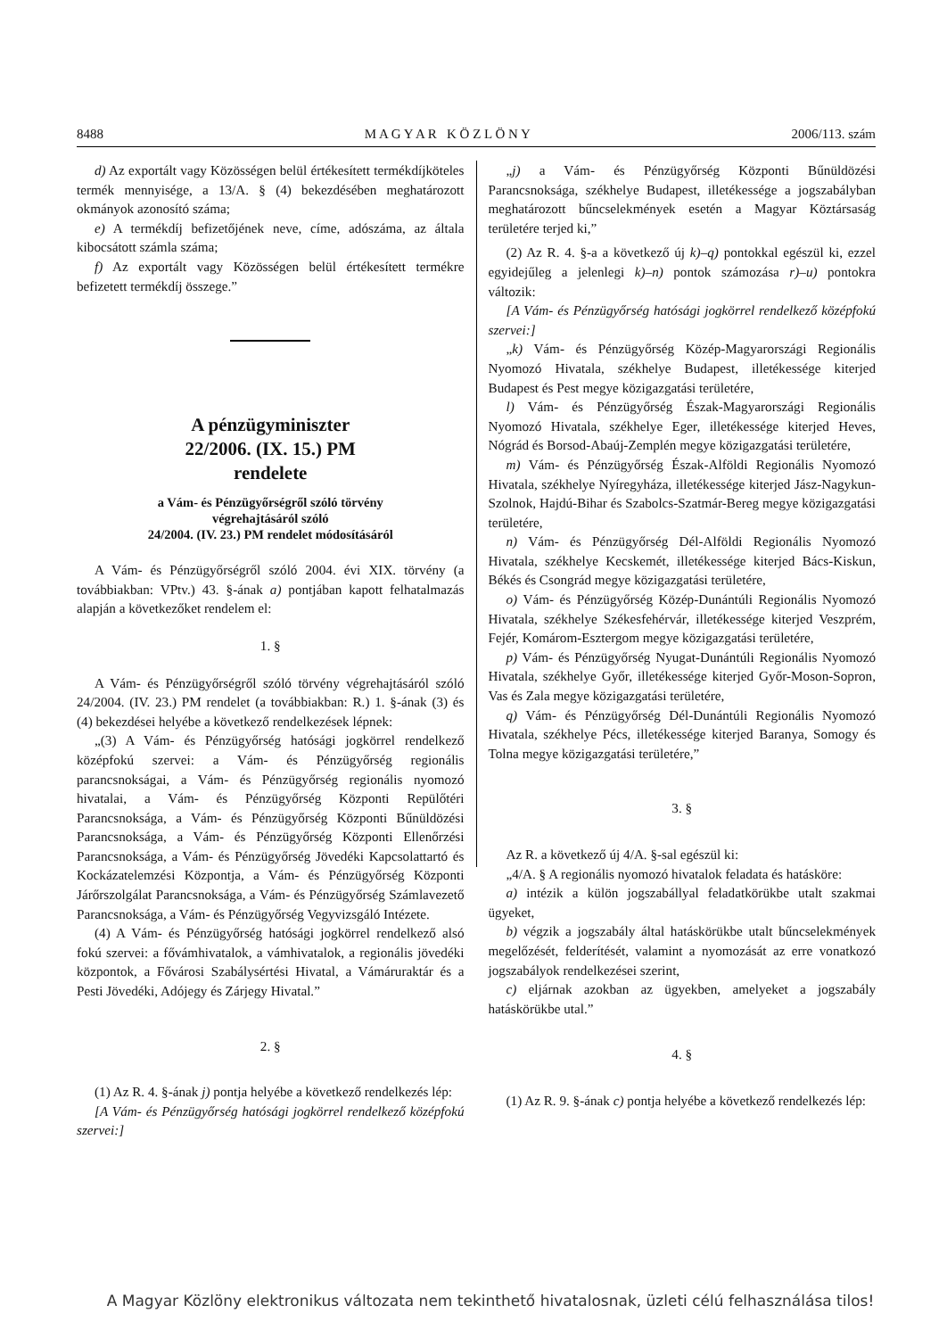8488 M A G Y A R K Ö Z L Ö N Y 2006/113. szám
d) Az exportált vagy Közösségen belül értékesített termékdíjköteles termék mennyisége, a 13/A. § (4) bekezdésében meghatározott okmányok azonosító száma;
e) A termékdíj befizetőjének neve, címe, adószáma, az általa kibocsátott számla száma;
f) Az exportált vagy Közösségen belül értékesített termékre befizetett termékdíj összege.”
A pénzügyminiszter
22/2006. (IX. 15.) PM
rendelete
a Vám- és Pénzügyőrségről szóló törvény
végrehajtásáról szóló
24/2004. (IV. 23.) PM rendelet módosításáról
A Vám- és Pénzügyőrségről szóló 2004. évi XIX. törvény (a továbbiakban: VPtv.) 43. §-ának a) pontjában kapott felhatalmazás alapján a következőket rendelem el:
1. §
A Vám- és Pénzügyőrségről szóló törvény végrehajtásáról szóló 24/2004. (IV. 23.) PM rendelet (a továbbiakban: R.) 1. §-ának (3) és (4) bekezdései helyébe a következő rendelkezések lépnek:
„(3) A Vám- és Pénzügyőrség hatósági jogkörrel rendelkező középfokú szervei: a Vám- és Pénzügyőrség regionális parancsnokságai, a Vám- és Pénzügyőrség regionális nyomozó hivatalai, a Vám- és Pénzügyőrség Központi Repülőtéri Parancsnoksága, a Vám- és Pénzügyőrség Központi Bűnüldözési Parancsnoksága, a Vám- és Pénzügyőrség Központi Ellenőrzési Parancsnoksága, a Vám- és Pénzügyőrség Jövedéki Kapcsolattartó és Kockázatelemzési Központja, a Vám- és Pénzügyőrség Központi Járőrszolgálat Parancsnoksága, a Vám- és Pénzügyőrség Számlavezető Parancsnoksága, a Vám- és Pénzügyőrség Vegyvizsgáló Intézete.
(4) A Vám- és Pénzügyőrség hatósági jogkörrel rendelkező alsó fokú szervei: a fővámhivatalok, a vámhivatalok, a regionális jövedéki központok, a Fővárosi Szabálysértési Hivatal, a Vámáruraktár és a Pesti Jövedéki, Adójegy és Zárjegy Hivatal.”
2. §
(1) Az R. 4. §-ának j) pontja helyébe a következő rendelkezés lép:
[A Vám- és Pénzügyőrség hatósági jogkörrel rendelkező középfokú szervei:]
„j) a Vám- és Pénzügyőrség Központi Bűnüldözési Parancsnoksága, székhelye Budapest, illetékessége a jogszabályban meghatározott bűncselekmények esetén a Magyar Köztársaság területére terjed ki,”
(2) Az R. 4. §-a a következő új k)–q) pontokkal egészül ki, ezzel egyidejűleg a jelenlegi k)–n) pontok számozása r)–u) pontokra változik:
[A Vám- és Pénzügyőrség hatósági jogkörrel rendelkező középfokú szervei:]
„k) Vám- és Pénzügyőrség Közép-Magyarországi Regionális Nyomozó Hivatala, székhelye Budapest, illetékessége kiterjed Budapest és Pest megye közigazgatási területére,
l) Vám- és Pénzügyőrség Észak-Magyarországi Regionális Nyomozó Hivatala, székhelye Eger, illetékessége kiterjed Heves, Nógrád és Borsod-Abaúj-Zemplén megye közigazgatási területére,
m) Vám- és Pénzügyőrség Észak-Alföldi Regionális Nyomozó Hivatala, székhelye Nyíregyháza, illetékessége kiterjed Jász-Nagykun-Szolnok, Hajdú-Bihar és Szabolcs-Szatmár-Bereg megye közigazgatási területére,
n) Vám- és Pénzügyőrség Dél-Alföldi Regionális Nyomozó Hivatala, székhelye Kecskemét, illetékessége kiterjed Bács-Kiskun, Békés és Csongrád megye közigazgatási területére,
o) Vám- és Pénzügyőrség Közép-Dunántúli Regionális Nyomozó Hivatala, székhelye Székesfehérvár, illetékessége kiterjed Veszprém, Fejér, Komárom-Esztergom megye közigazgatási területére,
p) Vám- és Pénzügyőrség Nyugat-Dunántúli Regionális Nyomozó Hivatala, székhelye Győr, illetékessége kiterjed Győr-Moson-Sopron, Vas és Zala megye közigazgatási területére,
q) Vám- és Pénzügyőrség Dél-Dunántúli Regionális Nyomozó Hivatala, székhelye Pécs, illetékessége kiterjed Baranya, Somogy és Tolna megye közigazgatási területére,”
3. §
Az R. a következő új 4/A. §-sal egészül ki:
„4/A. § A regionális nyomozó hivatalok feladata és hatásköre:
a) intézik a külön jogszabállyal feladatkörükbe utalt szakmai ügyeket,
b) végzik a jogszabály által hatáskörükbe utalt bűncselekmények megelőzését, felderítését, valamint a nyomozását az erre vonatkozó jogszabályok rendelkezései szerint,
c) eljárnak azokban az ügyekben, amelyeket a jogszabály hatáskörükbe utal.”
4. §
(1) Az R. 9. §-ának c) pontja helyébe a következő rendelkezés lép:
A Magyar Közlöny elektronikus változata nem tekinthető hivatalosnak, üzleti célú felhasználása tilos!